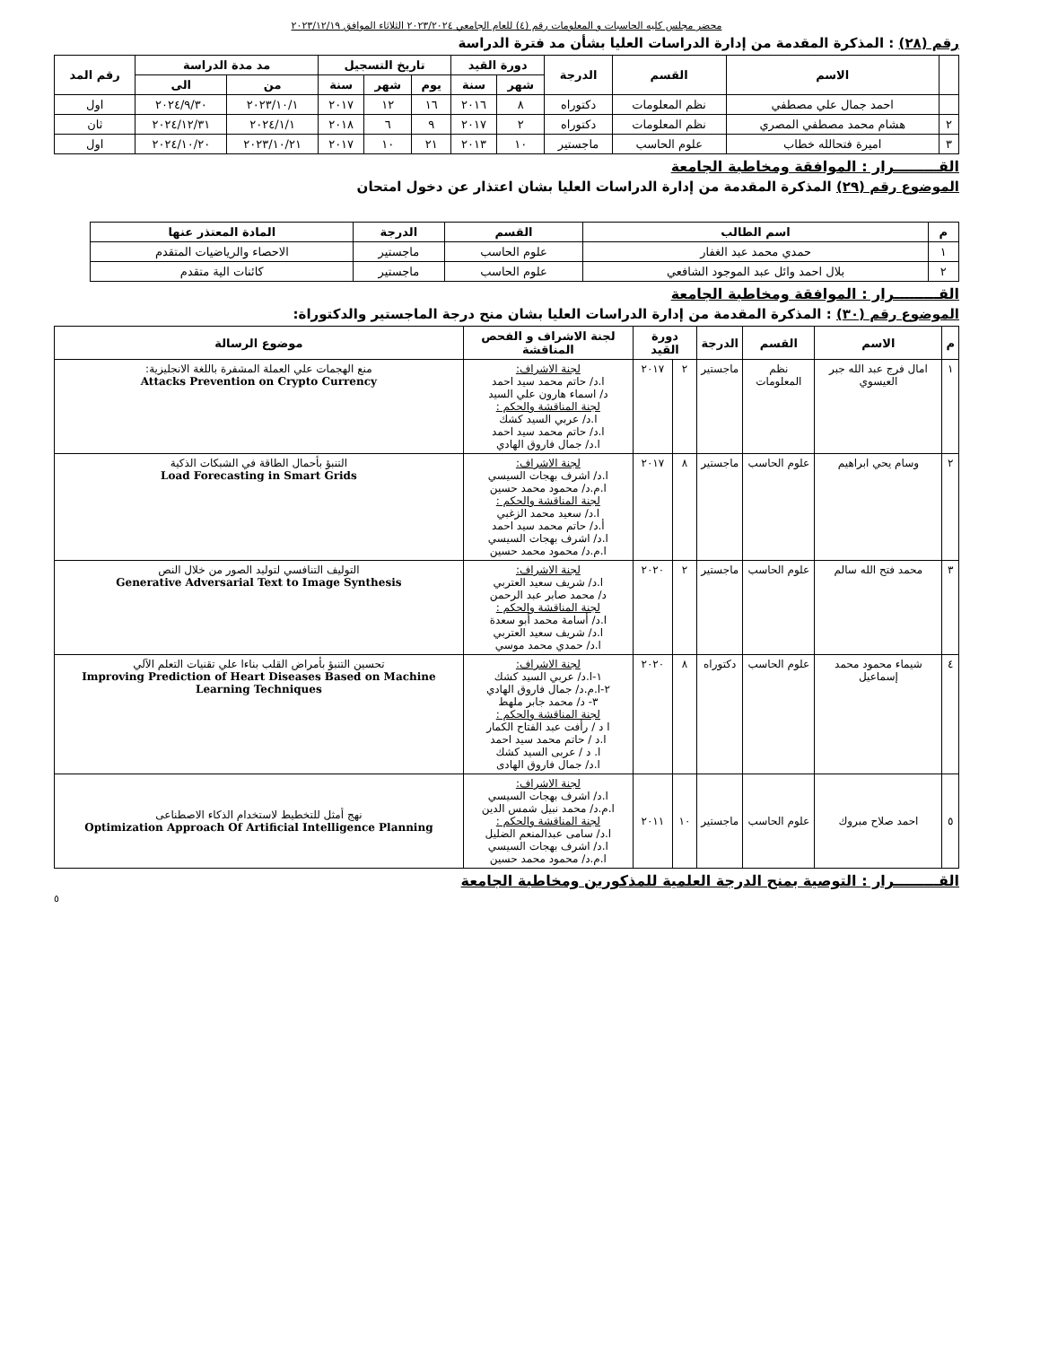محضر مجلس كليه الحاسبات و المعلومات رقم (٤) للعام الجامعي ٢٠٢٣/٢٠٢٤ الثلاثاء الموافق ٢٠٢٣/١٢/١٩
رقم (٢٨) : المذكرة المقدمة من إدارة الدراسات العليا بشأن مد فترة الدراسة
| | الاسم | القسم | الدرجة | دورة القيد | | تاريخ التسجيل | | | مد مدة الدراسة | | رقم المد |
| --- | --- | --- | --- | --- | --- | --- | --- | --- | --- | --- | --- |
| | | | | شهر | سنة | يوم | شهر | سنة | من | الى | |
| | احمد جمال علي مصطفي | نظم المعلومات | دكتوراه | ٨ | ٢٠١٦ | ١٦ | ١٢ | ٢٠١٧ | ٢٠٢٣/١٠/١ | ٢٠٢٤/٩/٣٠ | اول |
| ٢ | هشام محمد مصطفي المصري | نظم المعلومات | دكتوراه | ٢ | ٢٠١٧ | ٩ | ٦ | ٢٠١٨ | ٢٠٢٤/١/١ | ٢٠٢٤/١٢/٣١ | ثان |
| ٣ | اميرة فتحالله خطاب | علوم الحاسب | ماجستير | ١٠ | ٢٠١٣ | ٢١ | ١٠ | ٢٠١٧ | ٢٠٢٣/١٠/٢١ | ٢٠٢٤/١٠/٢٠ | اول |
القـــــــــرار : الموافقة ومخاطبة الجامعة
الموضوع رقم (٢٩) المذكرة المقدمة من إدارة الدراسات العليا بشان اعتذار عن دخول امتحان
| م | اسم الطالب | القسم | الدرجة | المادة المعتذر عنها |
| --- | --- | --- | --- | --- |
| ١ | حمدي محمد عبد الغفار | علوم الحاسب | ماجستير | الاحصاء والرياضيات المتقدم |
| ٢ | بلال احمد وائل عبد الموجود الشافعي | علوم الحاسب | ماجستير | كائنات الية متقدم |
القـــــــــرار : الموافقة ومخاطبة الجامعة
الموضوع رقم (٣٠) : المذكرة المقدمة من إدارة الدراسات العليا بشان منح درجة الماجستير والدكتوراة:
| م | الاسم | القسم | الدرجة | دورة القيد | | لجنة الاشراف و الفحص المناقشة | موضوع الرسالة |
| --- | --- | --- | --- | --- | --- | --- | --- |
| ١ | امال فرج عبد الله جبر العيسوي | نظم المعلومات | ماجستير | ٢ | ٢٠١٧ | لجنة الاشراف: ا.د/ حاتم محمد سيد احمد د/ اسماء هارون علي السيد لجنة المناقشة والحكم : ا.د/ عربي السيد كشك ا.د/ حاتم محمد سيد احمد ا.د/ جمال فاروق الهادي | منع الهجمات علي العملة المشفرة باللغة الانجليزية: Attacks Prevention on Crypto Currency |
| ٢ | وسام يحي ابراهيم | علوم الحاسب | ماجستير | ٨ | ٢٠١٧ | لجنة الاشراف: ا.د/ اشرف بهجات السيسي ا.م.د/ محمود محمد حسين لجنة المناقشة والحكم : ا.د/ سعيد محمد الزغبي أ.د/ حاتم محمد سيد احمد ا.د/ اشرف بهجات السيسي ا.م.د/ محمود محمد حسين | التنبؤ بأحمال الطاقة في الشبكات الذكية Load Forecasting in Smart Grids |
| ٣ | محمد فتح الله سالم | علوم الحاسب | ماجستير | ٢ | ٢٠٢٠ | لجنة الاشراف: ا.د/ شريف سعيد العتربي د/ محمد صابر عبد الرحمن لجنة المناقشة والحكم : ا.د/ أسامة محمد أبو سعدة ا.د/ شريف سعيد العتربي ا.د/ حمدي محمد موسي | التوليف التنافسي لتوليد الصور من خلال النص Generative Adversarial Text to Image Synthesis |
| ٤ | شيماء محمود محمد إسماعيل | علوم الحاسب | دكتوراه | ٨ | ٢٠٢٠ | لجنة الاشراف: ١-ا.د/ عربي السيد كشك ٢-ا.م.د/ جمال فاروق الهادي ٣- د/ محمد جابر ملهط لجنة المناقشة والحكم : ا د / رأفت عبد الفتاح الكمار ا.د / حاتم محمد سيد احمد ا. د / عربى السيد كشك ا.د/ جمال فاروق الهادى | تحسين التنبؤ بأمراض القلب بناءا علي تقنيات التعلم الآلي Improving Prediction of Heart Diseases Based on Machine Learning Techniques |
| ٥ | احمد صلاح مبروك | علوم الحاسب | ماجستير | ١٠ | ٢٠١١ | لجنة الاشراف: ا.د/ اشرف بهجات السيسي ا.م.د/ محمد نبيل شمس الدين لجنة المناقشة والحكم : ا.د/ سامى عبدالمنعم الضليل ا.د/ اشرف بهجات السيسي ا.م.د/ محمود محمد حسين | نهج أمثل للتخطيط لاستخدام الذكاء الاصطناعى Optimization Approach Of Artificial Intelligence Planning |
القـــــــــرار : التوصية بمنح الدرجة العلمية للمذكورين ومخاطبة الجامعة
٥